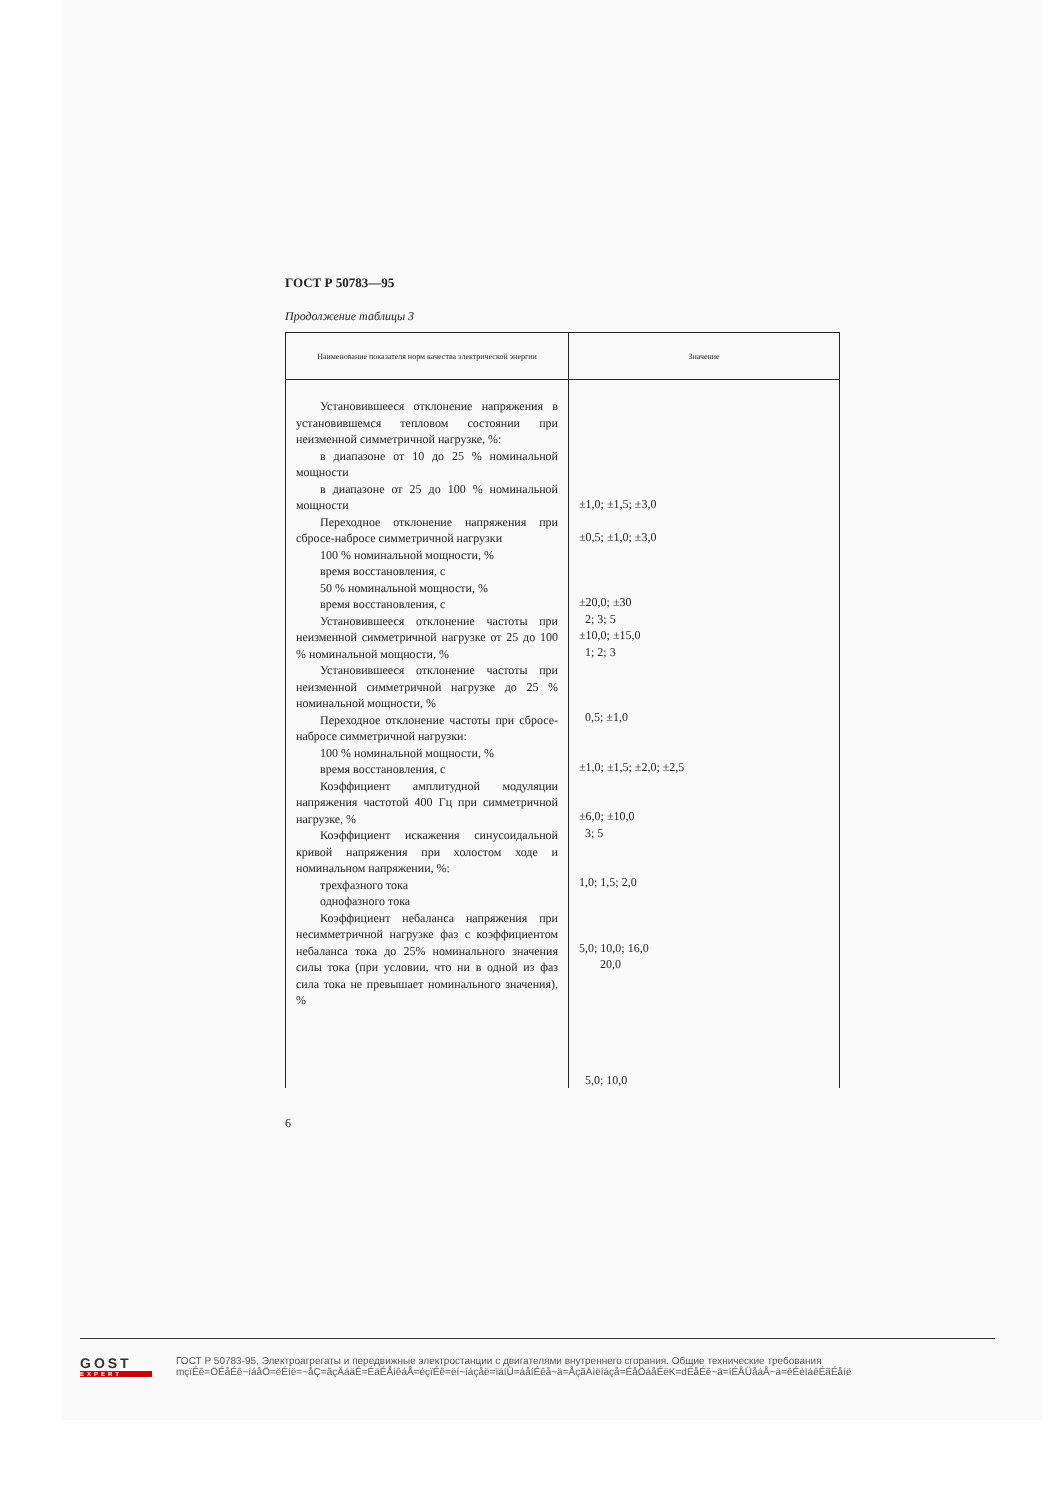ГОСТ Р 50783—95
Продолжение таблицы 3
| Наименование показателя норм качества электрической энергии | Значение |
| --- | --- |
| Установившееся отклонение напряжения в установившемся тепловом состоянии при неизменной симметричной нагрузке, %: в диапазоне от 10 до 25 % номинальной мощности в диапазоне от 25 до 100 % номинальной мощности Переходное отклонение напряжения при сбросе-набросе симметричной нагрузки 100 % номинальной мощности, % время восстановления, с 50 % номинальной мощности, % время восстановления, с Установившееся отклонение частоты при неизменной симметричной нагрузке от 25 до 100 % номинальной мощности, % Установившееся отклонение частоты при неизменной симметричной нагрузке до 25 % номинальной мощности, % Переходное отклонение частоты при сбросе-набросе симметричной нагрузки: 100 % номинальной мощности, % время восстановления, с Коэффициент амплитудной модуляции напряжения частотой 400 Гц при симметричной нагрузке, % Коэффициент искажения синусоидальной кривой напряжения при холостом ходе и номинальном напряжении, %: трехфазного тока однофазного тока Коэффициент небаланса напряжения при несимметричной нагрузке фаз с коэффициентом небаланса тока до 25% номинального значения силы тока (при условии, что ни в одной из фаз сила тока не превышает номинального значения), % | ±1,0; ±1,5; ±3,0 ±0,5; ±1,0; ±3,0 ±20,0; ±30 2; 3; 5 ±10,0; ±15,0 1; 2; 3 0,5; ±1,0 ±1,0; ±1,5; ±2,0; ±2,5 ±6,0; ±10,0 3; 5 1,0; 1,5; 2,0 5,0; 10,0; 16,0 20,0 5,0; 10,0 |
6
GOST
EXPERT
ГОСТ Р 50783-95, Электроагрегаты и передвижные электростанции с двигателями внутреннего сгорания. Общие технические требования
mçïÉê=ÖÉåÉê~íáåÖ=ëÉíë=~åÇ=ãçÄáäÉ=ÉäÉÅíêáÅ=éçïÉê=ëí~íáçåë=ïáíÜ=áåíÉêå~ä=ÅçãÄìëíáçå=ÉåÖáåÉëK=dÉåÉê~ä=íÉÅÜåáÅ~ä=êÉèìáêÉãÉåíë